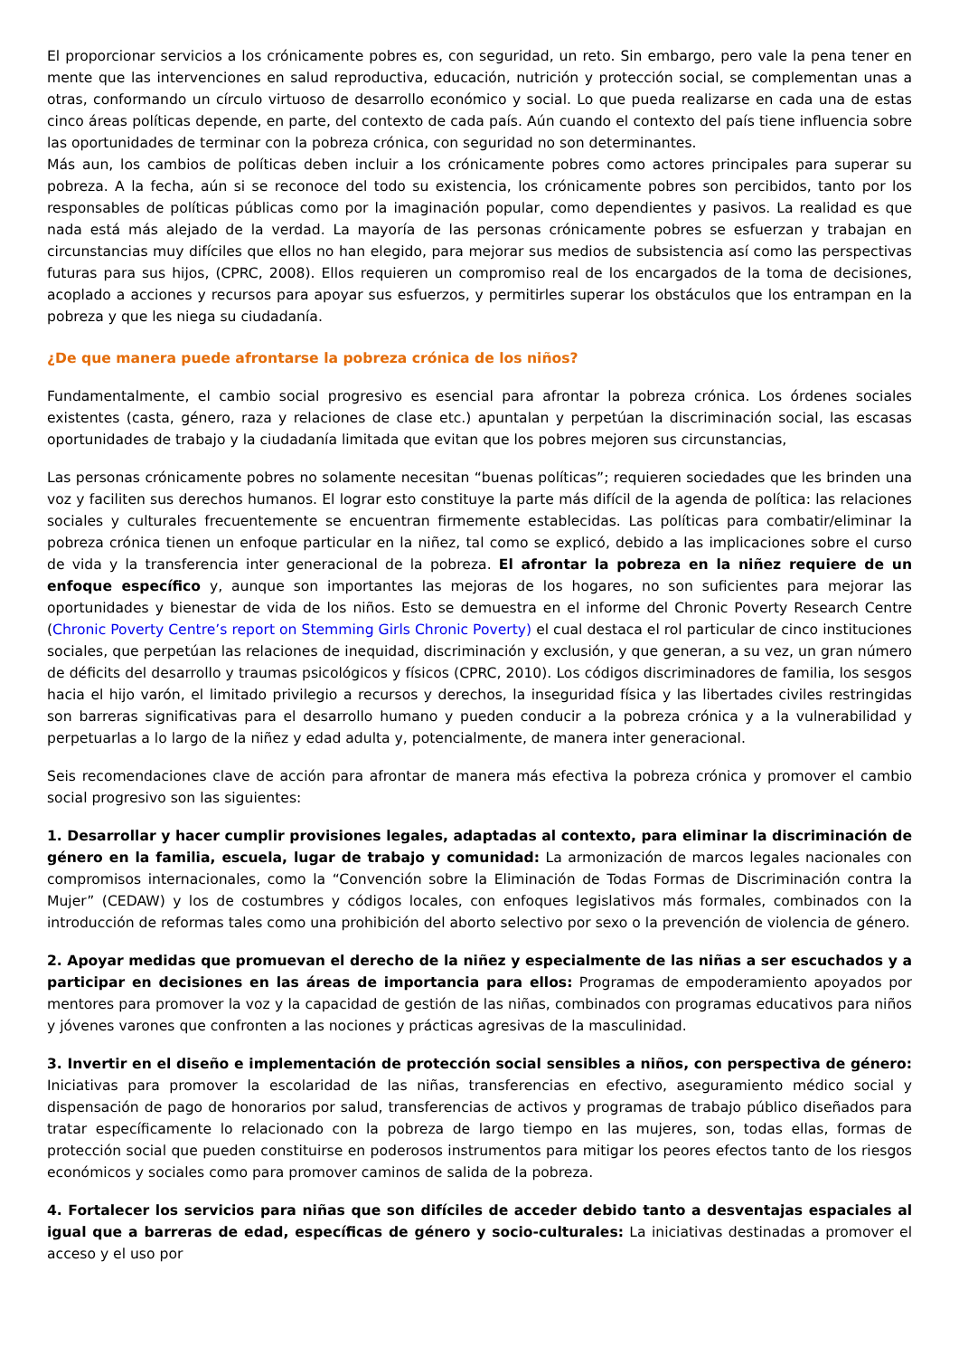El proporcionar servicios a los crónicamente pobres es, con seguridad, un reto. Sin embargo, pero vale la pena tener en mente que las intervenciones en salud reproductiva, educación, nutrición y protección social, se complementan unas a otras, conformando un círculo virtuoso de desarrollo económico y social. Lo que pueda realizarse en cada una de estas cinco áreas políticas depende, en parte, del contexto de cada país. Aún cuando el contexto del país tiene influencia sobre las oportunidades de terminar con la pobreza crónica, con seguridad no son determinantes.
Más aun, los cambios de políticas deben incluir a los crónicamente pobres como actores principales para superar su pobreza. A la fecha, aún si se reconoce del todo su existencia, los crónicamente pobres son percibidos, tanto por los responsables de políticas públicas como por la imaginación popular, como dependientes y pasivos. La realidad es que nada está más alejado de la verdad. La mayoría de las personas crónicamente pobres se esfuerzan y trabajan en circunstancias muy difíciles que ellos no han elegido, para mejorar sus medios de subsistencia así como las perspectivas futuras para sus hijos, (CPRC, 2008). Ellos requieren un compromiso real de los encargados de la toma de decisiones, acoplado a acciones y recursos para apoyar sus esfuerzos, y permitirles superar los obstáculos que los entrampan en la pobreza y que les niega su ciudadanía.
¿De que manera puede afrontarse la pobreza crónica de los niños?
Fundamentalmente, el cambio social progresivo es esencial para afrontar la pobreza crónica. Los órdenes sociales existentes (casta, género, raza y relaciones de clase etc.) apuntalan y perpetúan la discriminación social, las escasas oportunidades de trabajo y la ciudadanía limitada que evitan que los pobres mejoren sus circunstancias,
Las personas crónicamente pobres no solamente necesitan “buenas políticas”; requieren sociedades que les brinden una voz y faciliten sus derechos humanos. El lograr esto constituye la parte más difícil de la agenda de política: las relaciones sociales y culturales frecuentemente se encuentran firmemente establecidas. Las políticas para combatir/eliminar la pobreza crónica tienen un enfoque particular en la niñez, tal como se explicó, debido a las implicaciones sobre el curso de vida y la transferencia inter generacional de la pobreza. El afrontar la pobreza en la niñez requiere de un enfoque específico y, aunque son importantes las mejoras de los hogares, no son suficientes para mejorar las oportunidades y bienestar de vida de los niños. Esto se demuestra en el informe del Chronic Poverty Research Centre (Chronic Poverty Centre’s report on Stemming Girls Chronic Poverty) el cual destaca el rol particular de cinco instituciones sociales, que perpetúan las relaciones de inequidad, discriminación y exclusión, y que generan, a su vez, un gran número de déficits del desarrollo y traumas psicológicos y físicos (CPRC, 2010). Los códigos discriminadores de familia, los sesgos hacia el hijo varón, el limitado privilegio a recursos y derechos, la inseguridad física y las libertades civiles restringidas son barreras significativas para el desarrollo humano y pueden conducir a la pobreza crónica y a la vulnerabilidad y perpetuarlas a lo largo de la niñez y edad adulta y, potencialmente, de manera inter generacional.
Seis recomendaciones clave de acción para afrontar de manera más efectiva la pobreza crónica y promover el cambio social progresivo son las siguientes:
1. Desarrollar y hacer cumplir provisiones legales, adaptadas al contexto, para eliminar la discriminación de género en la familia, escuela, lugar de trabajo y comunidad: La armonización de marcos legales nacionales con compromisos internacionales, como la “Convención sobre la Eliminación de Todas Formas de Discriminación contra la Mujer” (CEDAW) y los de costumbres y códigos locales, con enfoques legislativos más formales, combinados con la introducción de reformas tales como una prohibición del aborto selectivo por sexo o la prevención de violencia de género.
2. Apoyar medidas que promuevan el derecho de la niñez y especialmente de las niñas a ser escuchados y a participar en decisiones en las áreas de importancia para ellos: Programas de empoderamiento apoyados por mentores para promover la voz y la capacidad de gestión de las niñas, combinados con programas educativos para niños y jóvenes varones que confronten a las nociones y prácticas agresivas de la masculinidad.
3. Invertir en el diseño e implementación de protección social sensibles a niños, con perspectiva de género: Iniciativas para promover la escolaridad de las niñas, transferencias en efectivo, aseguramiento médico social y dispensación de pago de honorarios por salud, transferencias de activos y programas de trabajo público diseñados para tratar específicamente lo relacionado con la pobreza de largo tiempo en las mujeres, son, todas ellas, formas de protección social que pueden constituirse en poderosos instrumentos para mitigar los peores efectos tanto de los riesgos económicos y sociales como para promover caminos de salida de la pobreza.
4. Fortalecer los servicios para niñas que son difíciles de acceder debido tanto a desventajas espaciales al igual que a barreras de edad, específicas de género y socio-culturales: La iniciativas destinadas a promover el acceso y el uso por